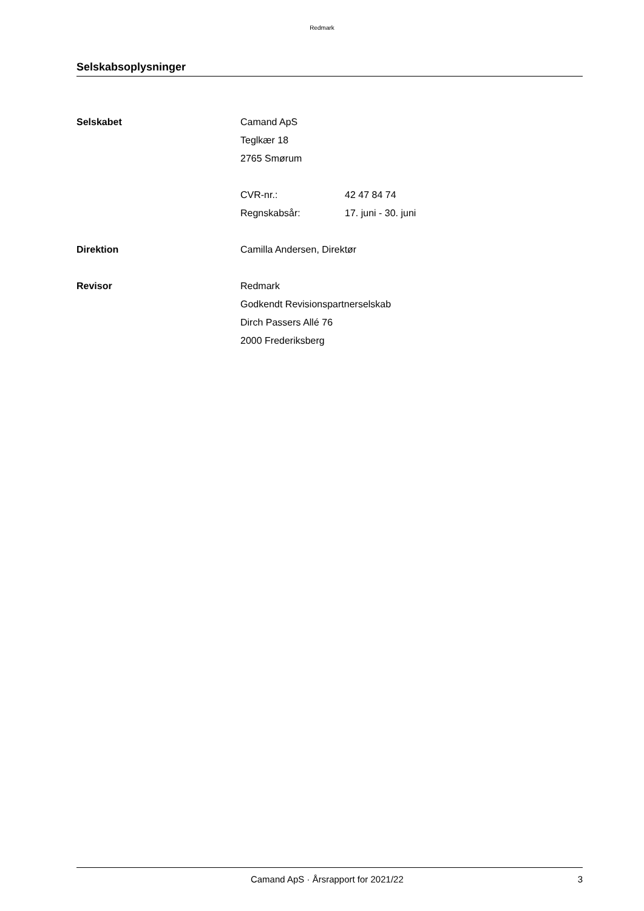Redmark
Selskabsoplysninger
Selskabet Camand ApS
Teglkær 18
2765 Smørum
CVR-nr.: 42 47 84 74
Regnskabsår: 17. juni - 30. juni
Direktion Camilla Andersen, Direktør
Revisor Redmark
Godkendt Revisionspartnerselskab
Dirch Passers Allé 76
2000 Frederiksberg
Camand ApS · Årsrapport for 2021/22
3